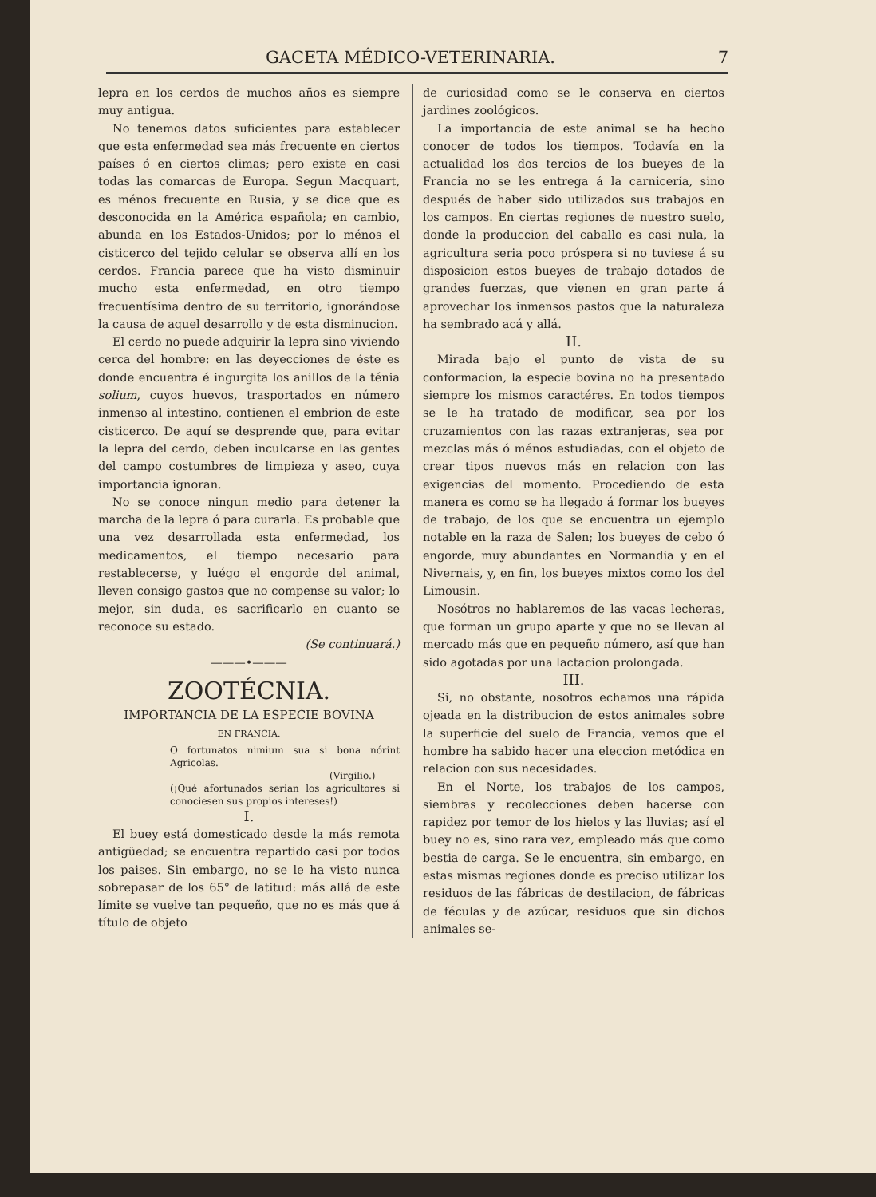GACETA MÉDICO-VETERINARIA. 7
lepra en los cerdos de muchos años es siempre muy antigua.
No tenemos datos suficientes para establecer que esta enfermedad sea más frecuente en ciertos países ó en ciertos climas; pero existe en casi todas las comarcas de Europa. Segun Macquart, es ménos frecuente en Rusia, y se dice que es desconocida en la América española; en cambio, abunda en los Estados-Unidos; por lo ménos el cisticerco del tejido celular se observa allí en los cerdos. Francia parece que ha visto disminuir mucho esta enfermedad, en otro tiempo frecuentísima dentro de su territorio, ignorándose la causa de aquel desarrollo y de esta disminucion.
El cerdo no puede adquirir la lepra sino viviendo cerca del hombre: en las deyecciones de éste es donde encuentra é ingurgita los anillos de la ténia solium, cuyos huevos, trasportados en número inmenso al intestino, contienen el embrion de este cisticerco. De aquí se desprende que, para evitar la lepra del cerdo, deben inculcarse en las gentes del campo costumbres de limpieza y aseo, cuya importancia ignoran.
No se conoce ningun medio para detener la marcha de la lepra ó para curarla. Es probable que una vez desarrollada esta enfermedad, los medicamentos, el tiempo necesario para restablecerse, y luégo el engorde del animal, lleven consigo gastos que no compense su valor; lo mejor, sin duda, es sacrificarlo en cuanto se reconoce su estado.
(Se continuará.)
———•———
ZOOTÉCNIA.
IMPORTANCIA DE LA ESPECIE BOVINA
EN FRANCIA.
O fortunatos nimium sua si bona nórint Agricolas.
(Virgilio.)
(¡Qué afortunados serian los agricultores si conociesen sus propios intereses!)
I.
El buey está domesticado desde la más remota antigüedad; se encuentra repartido casi por todos los paises. Sin embargo, no se le ha visto nunca sobrepasar de los 65° de latitud: más allá de este límite se vuelve tan pequeño, que no es más que á título de objeto
de curiosidad como se le conserva en ciertos jardines zoológicos.
La importancia de este animal se ha hecho conocer de todos los tiempos. Todavía en la actualidad los dos tercios de los bueyes de la Francia no se les entrega á la carnicería, sino después de haber sido utilizados sus trabajos en los campos. En ciertas regiones de nuestro suelo, donde la produccion del caballo es casi nula, la agricultura seria poco próspera si no tuviese á su disposicion estos bueyes de trabajo dotados de grandes fuerzas, que vienen en gran parte á aprovechar los inmensos pastos que la naturaleza ha sembrado acá y allá.
II.
Mirada bajo el punto de vista de su conformacion, la especie bovina no ha presentado siempre los mismos caractéres. En todos tiempos se le ha tratado de modificar, sea por los cruzamientos con las razas extranjeras, sea por mezclas más ó ménos estudiadas, con el objeto de crear tipos nuevos más en relacion con las exigencias del momento. Procediendo de esta manera es como se ha llegado á formar los bueyes de trabajo, de los que se encuentra un ejemplo notable en la raza de Salen; los bueyes de cebo ó engorde, muy abundantes en Normandia y en el Nivernais, y, en fin, los bueyes mixtos como los del Limousin.
Nosótros no hablaremos de las vacas lecheras, que forman un grupo aparte y que no se llevan al mercado más que en pequeño número, así que han sido agotadas por una lactacion prolongada.
III.
Si, no obstante, nosotros echamos una rápida ojeada en la distribucion de estos animales sobre la superficie del suelo de Francia, vemos que el hombre ha sabido hacer una eleccion metódica en relacion con sus necesidades.
En el Norte, los trabajos de los campos, siembras y recolecciones deben hacerse con rapidez por temor de los hielos y las lluvias; así el buey no es, sino rara vez, empleado más que como bestia de carga. Se le encuentra, sin embargo, en estas mismas regiones donde es preciso utilizar los residuos de las fábricas de destilacion, de fábricas de féculas y de azúcar, residuos que sin dichos animales se-